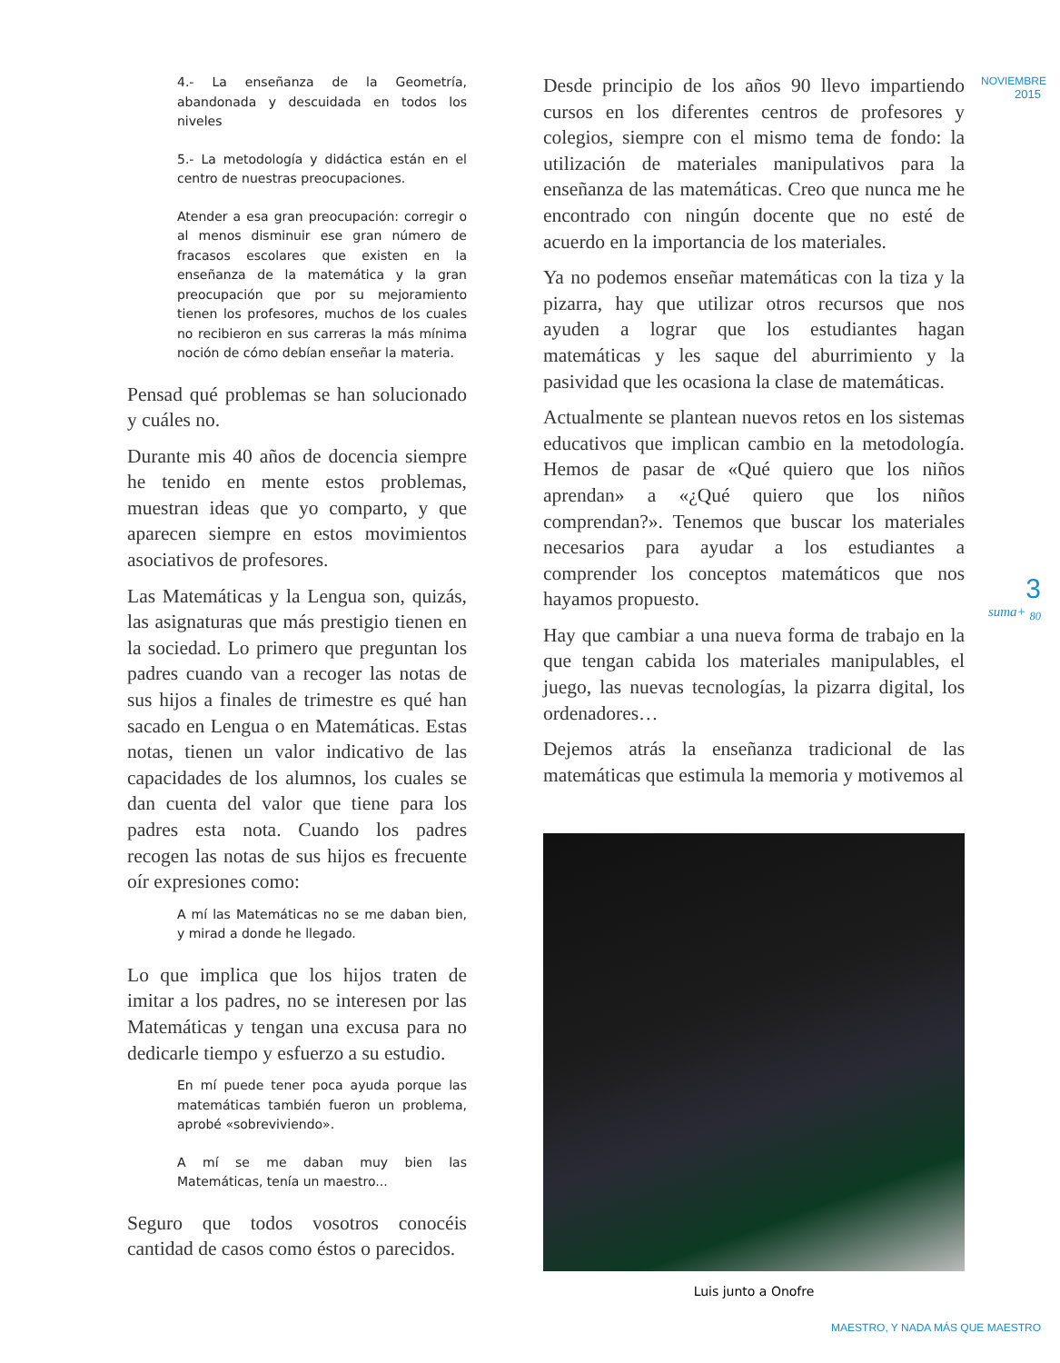4.- La enseñanza de la Geometría, abandonada y descuidada en todos los niveles
5.- La metodología y didáctica están en el centro de nuestras preocupaciones.
Atender a esa gran preocupación: corregir o al menos disminuir ese gran número de fracasos escolares que existen en la enseñanza de la matemática y la gran preocupación que por su mejoramiento tienen los profesores, muchos de los cuales no recibieron en sus carreras la más mínima noción de cómo debían enseñar la materia.
Pensad qué problemas se han solucionado y cuáles no.
Durante mis 40 años de docencia siempre he tenido en mente estos problemas, muestran ideas que yo comparto, y que aparecen siempre en estos movimientos asociativos de profesores.
Las Matemáticas y la Lengua son, quizás, las asignaturas que más prestigio tienen en la sociedad. Lo primero que preguntan los padres cuando van a recoger las notas de sus hijos a finales de trimestre es qué han sacado en Lengua o en Matemáticas. Estas notas, tienen un valor indicativo de las capacidades de los alumnos, los cuales se dan cuenta del valor que tiene para los padres esta nota. Cuando los padres recogen las notas de sus hijos es frecuente oír expresiones como:
A mí las Matemáticas no se me daban bien, y mirad a donde he llegado.
Lo que implica que los hijos traten de imitar a los padres, no se interesen por las Matemáticas y tengan una excusa para no dedicarle tiempo y esfuerzo a su estudio.
En mí puede tener poca ayuda porque las matemáticas también fueron un problema, aprobé «sobreviviendo».
A mí se me daban muy bien las Matemáticas, tenía un maestro...
Seguro que todos vosotros conocéis cantidad de casos como éstos o parecidos.
Desde principio de los años 90 llevo impartiendo cursos en los diferentes centros de profesores y colegios, siempre con el mismo tema de fondo: la utilización de materiales manipulativos para la enseñanza de las matemáticas. Creo que nunca me he encontrado con ningún docente que no esté de acuerdo en la importancia de los materiales.
Ya no podemos enseñar matemáticas con la tiza y la pizarra, hay que utilizar otros recursos que nos ayuden a lograr que los estudiantes hagan matemáticas y les saque del aburrimiento y la pasividad que les ocasiona la clase de matemáticas.
Actualmente se plantean nuevos retos en los sistemas educativos que implican cambio en la metodología. Hemos de pasar de «Qué quiero que los niños aprendan» a «¿Qué quiero que los niños comprendan?». Tenemos que buscar los materiales necesarios para ayudar a los estudiantes a comprender los conceptos matemáticos que nos hayamos propuesto.
Hay que cambiar a una nueva forma de trabajo en la que tengan cabida los materiales manipulables, el juego, las nuevas tecnologías, la pizarra digital, los ordenadores…
Dejemos atrás la enseñanza tradicional de las matemáticas que estimula la memoria y motivemos al
Luis junto a Onofre
NOVIEMBRE
2015
3
suma+ <sub>80</sub>
MAESTRO, Y NADA MÁS QUE MAESTRO